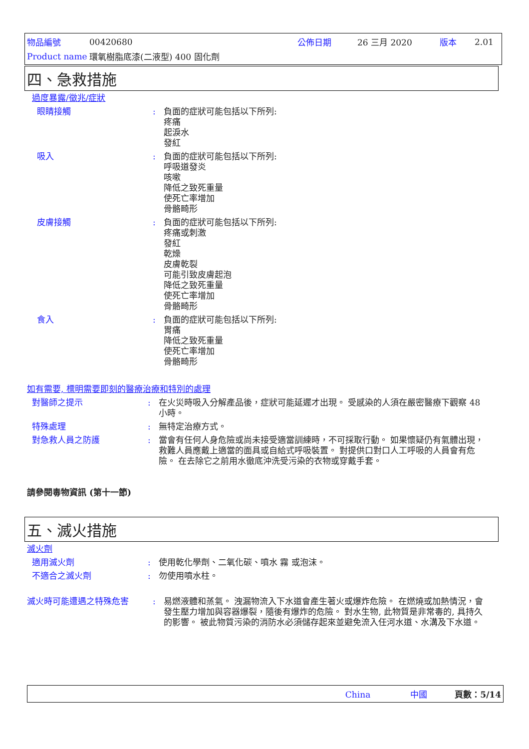| 物品編號 | 00420680 | 公佈日期 | 26 三月 2020 | 版本 | 2.01 |
| Product name | 環氧樹脂底漆(二液型) 400 固化劑 | | | | |
四、急救措施
過度暴露/徵兆/症狀
眼睛接觸 : 負面的症狀可能包括以下所列:
疼痛
起淚水
發紅
吸入 : 負面的症狀可能包括以下所列:
呼吸道發炎
咳嗽
降低之致死重量
使死亡率增加
骨骼畸形
皮膚接觸 : 負面的症狀可能包括以下所列:
疼痛或刺激
發紅
乾燥
皮膚乾裂
可能引致皮膚起泡
降低之致死重量
使死亡率增加
骨骼畸形
食入 : 負面的症狀可能包括以下所列:
胃痛
降低之致死重量
使死亡率增加
骨骼畸形
如有需要, 標明需要即刻的醫療治療和特別的處理
對醫師之提示 : 在火災時吸入分解產品後，症狀可能延遲才出現。 受感染的人須在嚴密醫療下觀察 48 小時。
特殊處理 : 無特定治療方式。
對急救人員之防護 : 當會有任何人身危險或尚未接受適當訓練時，不可採取行動。 如果懷疑仍有氣體出現，救難人員應戴上適當的面具或自給式呼吸裝置。 對提供口對口人工呼吸的人員會有危險。 在去除它之前用水徹底沖洗受污染的衣物或穿戴手套。
請參閱毒物資訊 (第十一節)
五、滅火措施
滅火劑
適用滅火劑 : 使用乾化學劑、二氧化碳、噴水 霧 或泡沫。
不適合之滅火劑 : 勿使用噴水柱。
滅火時可能遭遇之特殊危害 : 易燃液體和蒸氣。 洩漏物流入下水道會產生著火或爆炸危險。 在燃燒或加熱情況，會發生壓力增加與容器爆裂，隨後有爆炸的危險。 對水生物, 此物質是非常毒的, 具持久的影響。 被此物質污染的消防水必須儲存起來並避免流入任河水道、水溝及下水道。
China 中國 頁數：5/14